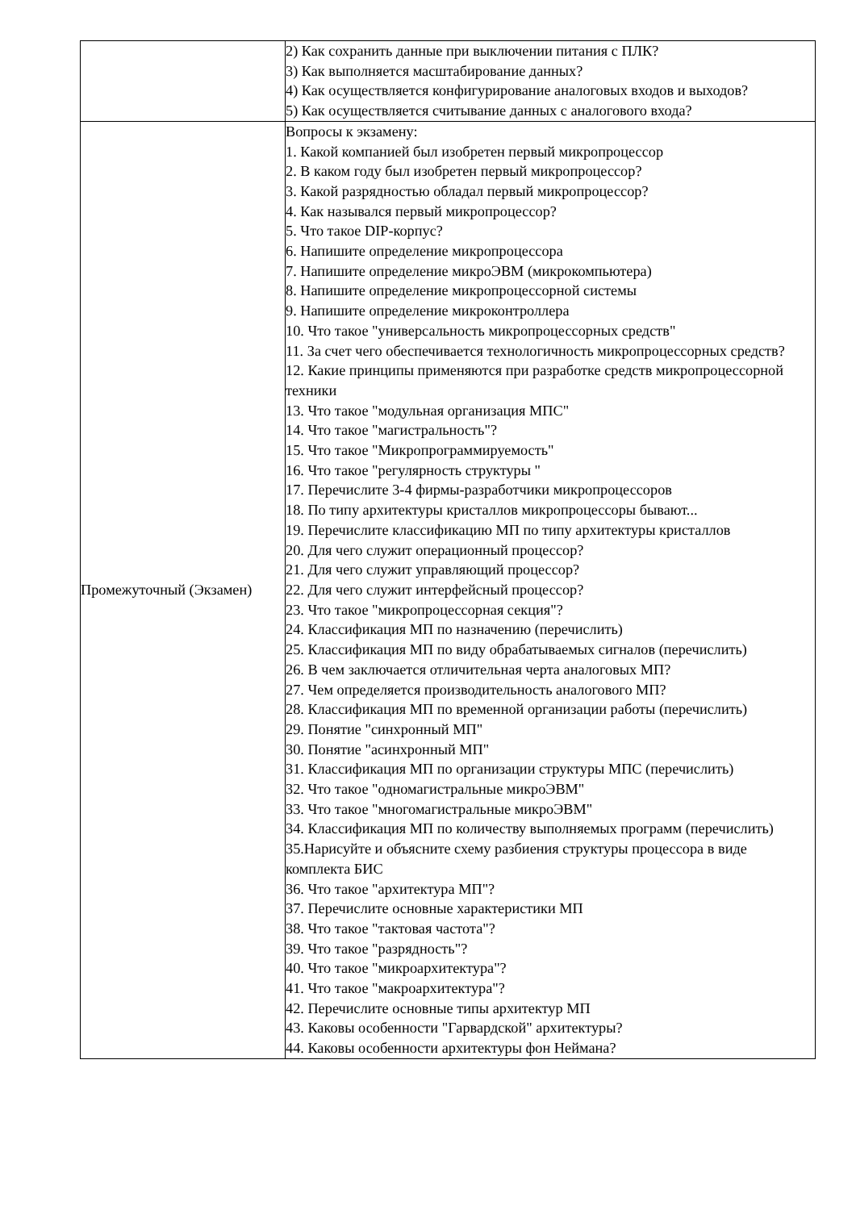| | 2) Как сохранить данные при выключении питания с ПЛК? 3) Как выполняется масштабирование данных? 4) Как осуществляется конфигурирование аналоговых входов и выходов? 5) Как осуществляется считывание данных с аналогового входа? |
| Промежуточный (Экзамен) | Вопросы к экзамену: 1. Какой компанией был изобретен первый микропроцессор 2. В каком году был изобретен первый микропроцессор? 3. Какой разрядностью обладал первый микропроцессор? 4. Как назывался первый микропроцессор? 5. Что такое DIP-корпус? 6. Напишите определение микропроцессора 7. Напишите определение микроЭВМ (микрокомпьютера) 8. Напишите определение микропроцессорной системы 9. Напишите определение микроконтроллера 10. Что такое "универсальность микропроцессорных средств" 11. За счет чего обеспечивается технологичность микропроцессорных средств? 12. Какие принципы применяются при разработке средств микропроцессорной техники 13. Что такое "модульная организация МПС" 14. Что такое "магистральность"? 15. Что такое "Микропрограммируемость" 16. Что такое "регулярность структуры " 17. Перечислите 3-4 фирмы-разработчики микропроцессоров 18. По типу архитектуры кристаллов микропроцессоры бывают... 19. Перечислите классификацию МП по типу архитектуры кристаллов 20. Для чего служит операционный процессор? 21. Для чего служит управляющий процессор? 22. Для чего служит интерфейсный процессор? 23. Что такое "микропроцессорная секция"? 24. Классификация МП по назначению (перечислить) 25. Классификация МП по виду обрабатываемых сигналов (перечислить) 26. В чем заключается отличительная черта аналоговых МП? 27. Чем определяется производительность аналогового МП? 28. Классификация МП по временной организации работы (перечислить) 29. Понятие "синхронный МП" 30. Понятие "асинхронный МП" 31. Классификация МП по организации структуры МПС (перечислить) 32. Что такое "одномагистральные микроЭВМ" 33. Что такое "многомагистральные микроЭВМ" 34. Классификация МП по количеству выполняемых программ (перечислить) 35.Нарисуйте и объясните схему разбиения структуры процессора в виде комплекта БИС 36. Что такое "архитектура МП"? 37. Перечислите основные характеристики МП 38. Что такое "тактовая частота"? 39. Что такое "разрядность"? 40. Что такое "микроархитектура"? 41. Что такое "макроархитектура"? 42. Перечислите основные типы архитектур МП 43. Каковы особенности "Гарвардской" архитектуры? 44. Каковы особенности архитектуры фон Неймана? |